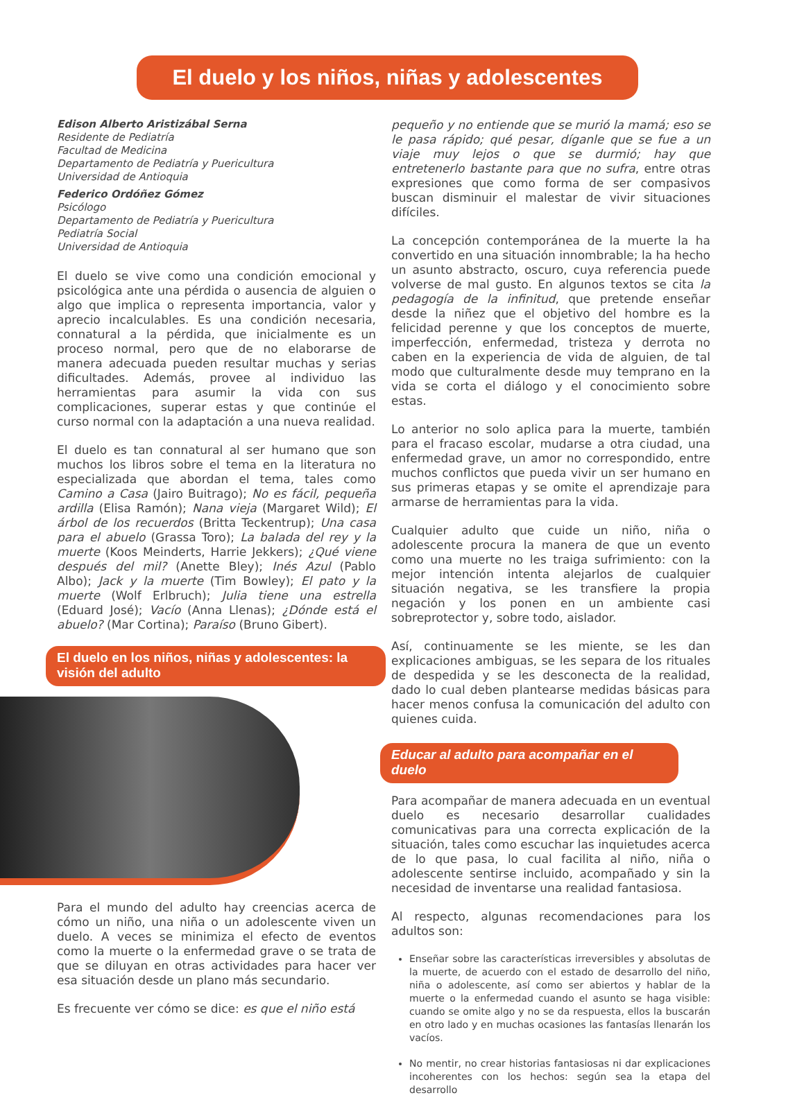El duelo y los niños, niñas y adolescentes
Edison Alberto Aristizábal Serna
Residente de Pediatría
Facultad de Medicina
Departamento de Pediatría y Puericultura
Universidad de Antioquia
Federico Ordóñez Gómez
Psicólogo
Departamento de Pediatría y Puericultura
Pediatría Social
Universidad de Antioquia
El duelo se vive como una condición emocional y psicológica ante una pérdida o ausencia de alguien o algo que implica o representa importancia, valor y aprecio incalculables. Es una condición necesaria, connatural a la pérdida, que inicialmente es un proceso normal, pero que de no elaborarse de manera adecuada pueden resultar muchas y serias dificultades. Además, provee al individuo las herramientas para asumir la vida con sus complicaciones, superar estas y que continúe el curso normal con la adaptación a una nueva realidad.
El duelo es tan connatural al ser humano que son muchos los libros sobre el tema en la literatura no especializada que abordan el tema, tales como Camino a Casa (Jairo Buitrago); No es fácil, pequeña ardilla (Elisa Ramón); Nana vieja (Margaret Wild); El árbol de los recuerdos (Britta Teckentrup); Una casa para el abuelo (Grassa Toro); La balada del rey y la muerte (Koos Meinderts, Harrie Jekkers); ¿Qué viene después del mil? (Anette Bley); Inés Azul (Pablo Albo); Jack y la muerte (Tim Bowley); El pato y la muerte (Wolf Erlbruch); Julia tiene una estrella (Eduard José); Vacío (Anna Llenas); ¿Dónde está el abuelo? (Mar Cortina); Paraíso (Bruno Gibert).
El duelo en los niños, niñas y adolescentes: la visión del adulto
Para el mundo del adulto hay creencias acerca de cómo un niño, una niña o un adolescente viven un duelo. A veces se minimiza el efecto de eventos como la muerte o la enfermedad grave o se trata de que se diluyan en otras actividades para hacer ver esa situación desde un plano más secundario.
Es frecuente ver cómo se dice: es que el niño está
pequeño y no entiende que se murió la mamá; eso se le pasa rápido; qué pesar, díganle que se fue a un viaje muy lejos o que se durmió; hay que entretenerlo bastante para que no sufra, entre otras expresiones que como forma de ser compasivos buscan disminuir el malestar de vivir situaciones difíciles.
La concepción contemporánea de la muerte la ha convertido en una situación innombrable; la ha hecho un asunto abstracto, oscuro, cuya referencia puede volverse de mal gusto. En algunos textos se cita la pedagogía de la infinitud, que pretende enseñar desde la niñez que el objetivo del hombre es la felicidad perenne y que los conceptos de muerte, imperfección, enfermedad, tristeza y derrota no caben en la experiencia de vida de alguien, de tal modo que culturalmente desde muy temprano en la vida se corta el diálogo y el conocimiento sobre estas.
Lo anterior no solo aplica para la muerte, también para el fracaso escolar, mudarse a otra ciudad, una enfermedad grave, un amor no correspondido, entre muchos conflictos que pueda vivir un ser humano en sus primeras etapas y se omite el aprendizaje para armarse de herramientas para la vida.
Cualquier adulto que cuide un niño, niña o adolescente procura la manera de que un evento como una muerte no les traiga sufrimiento: con la mejor intención intenta alejarlos de cualquier situación negativa, se les transfiere la propia negación y los ponen en un ambiente casi sobreprotector y, sobre todo, aislador.
Así, continuamente se les miente, se les dan explicaciones ambiguas, se les separa de los rituales de despedida y se les desconecta de la realidad, dado lo cual deben plantearse medidas básicas para hacer menos confusa la comunicación del adulto con quienes cuida.
Educar al adulto para acompañar en el duelo
Para acompañar de manera adecuada en un eventual duelo es necesario desarrollar cualidades comunicativas para una correcta explicación de la situación, tales como escuchar las inquietudes acerca de lo que pasa, lo cual facilita al niño, niña o adolescente sentirse incluido, acompañado y sin la necesidad de inventarse una realidad fantasiosa.
Al respecto, algunas recomendaciones para los adultos son:
Enseñar sobre las características irreversibles y absolutas de la muerte, de acuerdo con el estado de desarrollo del niño, niña o adolescente, así como ser abiertos y hablar de la muerte o la enfermedad cuando el asunto se haga visible: cuando se omite algo y no se da respuesta, ellos la buscarán en otro lado y en muchas ocasiones las fantasías llenarán los vacíos.
No mentir, no crear historias fantasiosas ni dar explicaciones incoherentes con los hechos: según sea la etapa del desarrollo